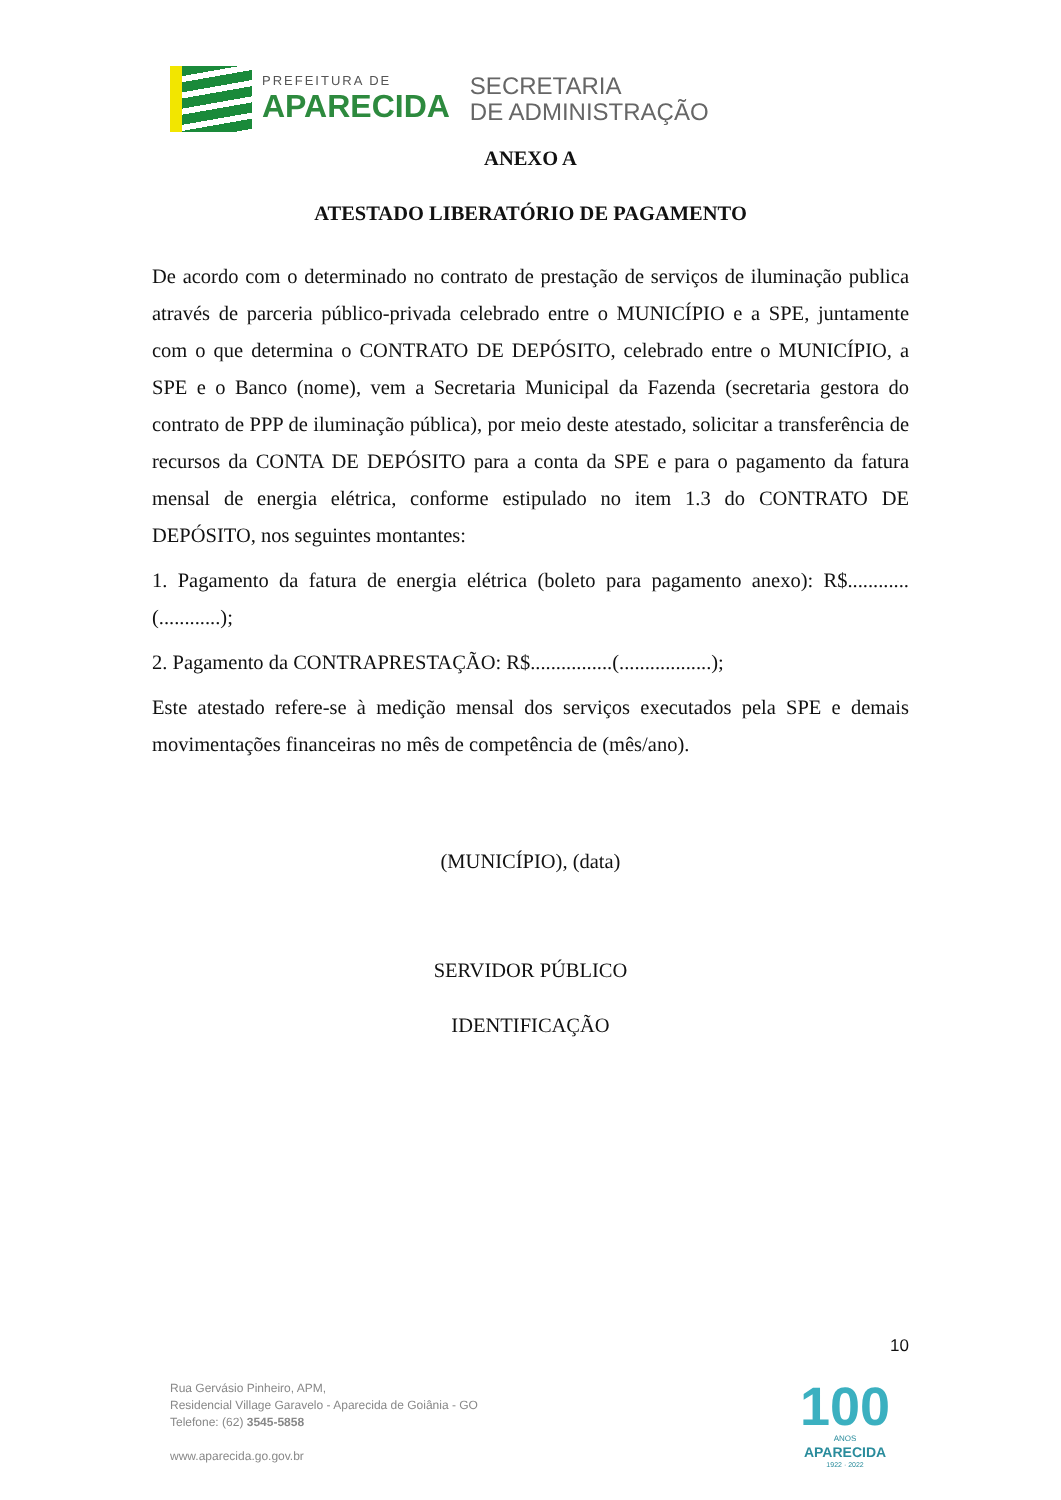PREFEITURA DE
APARECIDA
SECRETARIA
DE ADMINISTRAÇÃO
ANEXO A
ATESTADO LIBERATÓRIO DE PAGAMENTO
De acordo com o determinado no contrato de prestação de serviços de iluminação publica através de parceria público-privada celebrado entre o MUNICÍPIO e a SPE, juntamente com o que determina o CONTRATO DE DEPÓSITO, celebrado entre o MUNICÍPIO, a SPE e o Banco (nome), vem a Secretaria Municipal da Fazenda (secretaria gestora do contrato de PPP de iluminação pública), por meio deste atestado, solicitar a transferência de recursos da CONTA DE DEPÓSITO para a conta da SPE e para o pagamento da fatura mensal de energia elétrica, conforme estipulado no item 1.3 do CONTRATO DE DEPÓSITO, nos seguintes montantes:
1. Pagamento da fatura de energia elétrica (boleto para pagamento anexo): R$............(............);
2. Pagamento da CONTRAPRESTAÇÃO: R$................(..................);
Este atestado refere-se à medição mensal dos serviços executados pela SPE e demais movimentações financeiras no mês de competência de (mês/ano).
(MUNICÍPIO), (data)
SERVIDOR PÚBLICO
IDENTIFICAÇÃO
10
Rua Gervásio Pinheiro, APM,
Residencial Village Garavelo - Aparecida de Goiânia - GO
Telefone: (62) 3545-5858
www.aparecida.go.gov.br
100
ANOS
APARECIDA
1922 · 2022